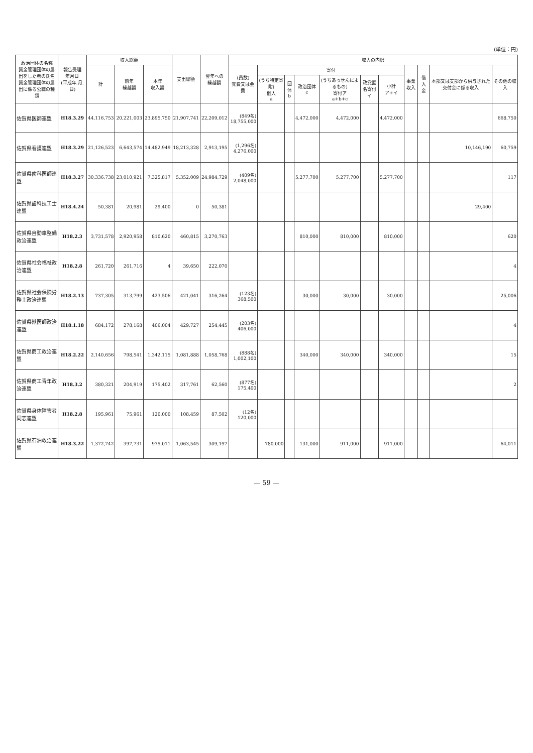(単位：円)
| 政治団体の名称 資金管理団体の届出をした者の氏名 資金管理団体の届出に係る公職の種類 | 報告受理 年月日 (平成年.月.日) | 収入総額 | | | 支出総額 | 翌年への 繰越額 | 収入の内訳 | | | | | | | | | | |
| --- | --- | --- | --- | --- | --- | --- | --- | --- | --- | --- | --- | --- | --- | --- | --- | --- | --- |
| | | 計 | 前年 繰越額 | 本年 収入額 | | | (員数) 党費又は会費 | 寄付 | | | | | | 事業収入 | 借入金 | 本部又は支部から供与された交付金に係る収入 | その他の収入 |
| | | | | | | | | (うち特定寄附) 個人 a | 団体 b | 政治団体 c | (うちあっせんによるもの) 寄付ア a+b+c | 政党匿名寄付 イ | 小計 ア+イ | | | | |
| 佐賀県医師連盟 | H18.3.29 | 44,116,753 | 20,221,003 | 23,895,750 | 21,907,741 | 22,209,012 | (849名) 18,755,000 | | | 4,472,000 | 4,472,000 | | 4,472,000 | | | | 668,750 |
| 佐賀県看護連盟 | H18.3.29 | 21,126,523 | 6,643,574 | 14,482,949 | 18,213,328 | 2,913,195 | (1,296名) 4,276,000 | | | | | | | | | 10,146,190 | 60,759 |
| 佐賀県歯科医師連盟 | H18.3.27 | 30,336,738 | 23,010,921 | 7,325,817 | 5,352,009 | 24,984,729 | (409名) 2,048,000 | | | 5,277,700 | 5,277,700 | | 5,277,700 | | | | 117 |
| 佐賀県歯科技工士連盟 | H18.4.24 | 50,381 | 20,981 | 29,400 | 0 | 50,381 | | | | | | | | | | 29,400 | |
| 佐賀県自動車整備政治連盟 | H18.2.3 | 3,731,578 | 2,920,958 | 810,620 | 460,815 | 3,270,763 | | | | 810,000 | 810,000 | | 810,000 | | | | 620 |
| 佐賀県社会福祉政治連盟 | H18.2.8 | 261,720 | 261,716 | 4 | 39,650 | 222,070 | | | | | | | | | | | 4 |
| 佐賀県社会保険労務士政治連盟 | H18.2.13 | 737,305 | 313,799 | 423,506 | 421,041 | 316,264 | (123名) 368,500 | | | 30,000 | 30,000 | | 30,000 | | | | 25,006 |
| 佐賀県獣医師政治連盟 | H18.1.18 | 684,172 | 278,168 | 406,004 | 429,727 | 254,445 | (203名) 406,000 | | | | | | | | | | 4 |
| 佐賀県商工政治連盟 | H18.2.22 | 2,140,656 | 798,541 | 1,342,115 | 1,081,888 | 1,058,768 | (888名) 1,002,100 | | | 340,000 | 340,000 | | 340,000 | | | | 15 |
| 佐賀県商工青年政治連盟 | H18.3.2 | 380,321 | 204,919 | 175,402 | 317,761 | 62,560 | (877名) 175,400 | | | | | | | | | | 2 |
| 佐賀県身体障害者同志連盟 | H18.2.8 | 195,961 | 75,961 | 120,000 | 108,459 | 87,502 | (12名) 120,000 | | | | | | | | | | |
| 佐賀県石油政治連盟 | H18.3.22 | 1,372,742 | 397,731 | 975,011 | 1,063,545 | 309,197 | | 780,000 | | 131,000 | 911,000 | | 911,000 | | | | 64,011 |
— 59 —